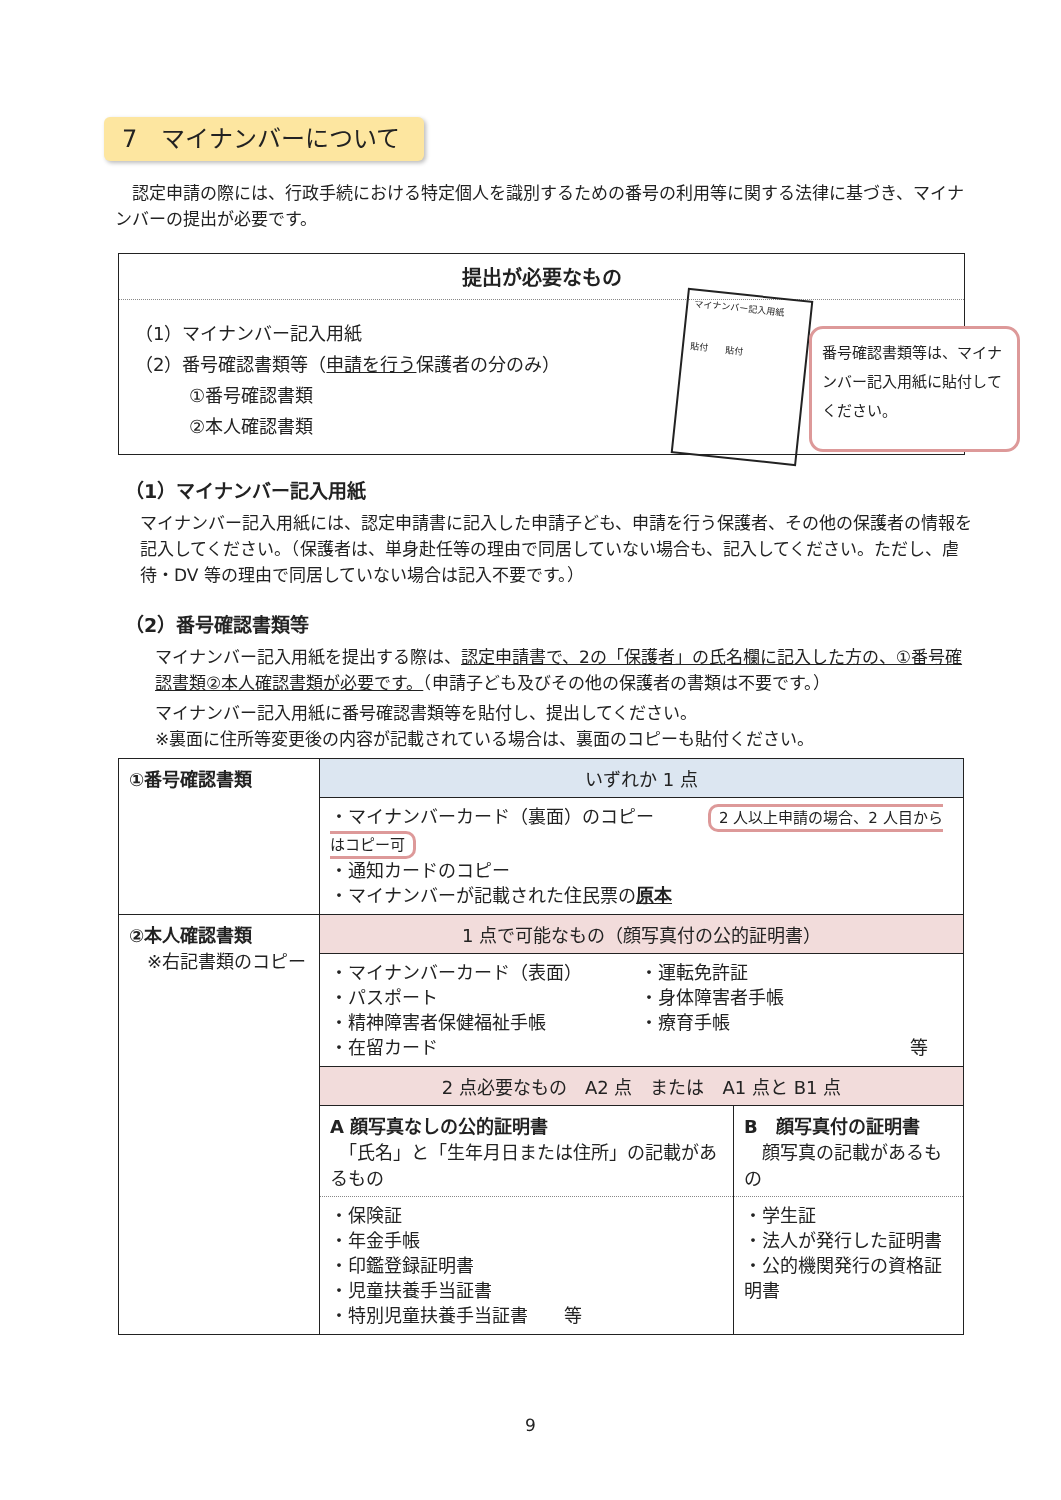7　マイナンバーについて
　認定申請の際には、行政手続における特定個人を識別するための番号の利用等に関する法律に基づき、マイナンバーの提出が必要です。
提出が必要なもの
（1）マイナンバー記入用紙
（2）番号確認書類等（申請を行う保護者の分のみ）
　　　①番号確認書類
　　　②本人確認書類
マイナンバー記入用紙
貼付　　貼付
番号確認書類等は、マイナンバー記入用紙に貼付してください。
（1）マイナンバー記入用紙
マイナンバー記入用紙には、認定申請書に記入した申請子ども、申請を行う保護者、その他の保護者の情報を記入してください。（保護者は、単身赴任等の理由で同居していない場合も、記入してください。ただし、虐待・DV 等の理由で同居していない場合は記入不要です。）
（2）番号確認書類等
マイナンバー記入用紙を提出する際は、認定申請書で、2の「保護者」の氏名欄に記入した方の、①番号確認書類②本人確認書類が必要です。（申請子ども及びその他の保護者の書類は不要です。）
マイナンバー記入用紙に番号確認書類等を貼付し、提出してください。
※裏面に住所等変更後の内容が記載されている場合は、裏面のコピーも貼付ください。
| ①番号確認書類 | いずれか 1 点 |
| | ・マイナンバーカード（裏面）のコピー 2 人以上申請の場合、2 人目からはコピー可 ・通知カードのコピー ・マイナンバーが記載された住民票の 原本 |
| ②本人確認書類 ※右記書類のコピー | 1 点で可能なもの（顔写真付の公的証明書） | |
| | ・マイナンバーカード（表面） ・パスポート ・精神障害者保健福祉手帳 ・在留カード ・運転免許証 ・身体障害者手帳 ・療育手帳 等 | |
| | 2 点必要なもの A2 点 または A1 点と B1 点 | |
| | A 顔写真なしの公的証明書 「氏名」と「生年月日または住所」の記載があるもの | B 顔写真付の証明書 顔写真の記載があるもの |
| | ・保険証 ・年金手帳 ・印鑑登録証明書 ・児童扶養手当証書 ・特別児童扶養手当証書 等 | ・学生証 ・法人が発行した証明書 ・公的機関発行の資格証明書 |
9